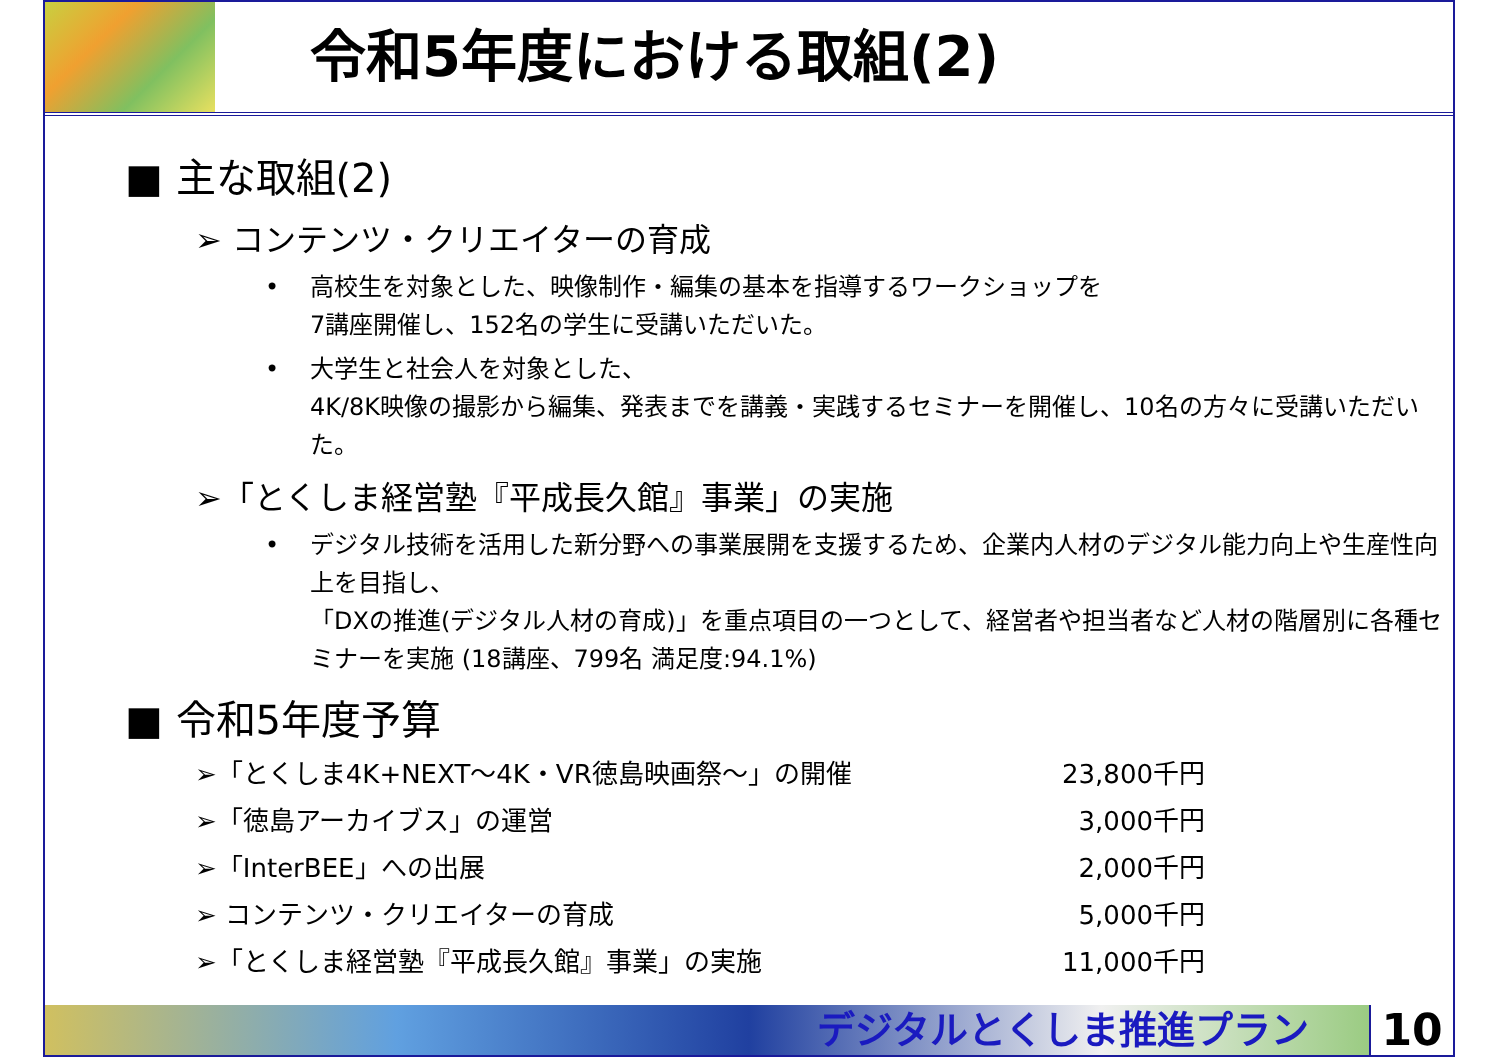令和5年度における取組(2)
■ 主な取組(2)
➢ コンテンツ・クリエイターの育成
• 高校生を対象とした、映像制作・編集の基本を指導するワークショップを
7講座開催し、152名の学生に受講いただいた。
• 大学生と社会人を対象とした、
4K/8K映像の撮影から編集、発表までを講義・実践するセミナーを開催し、10名の方々に受講いただいた。
➢「とくしま経営塾『平成長久館』事業」の実施
• デジタル技術を活用した新分野への事業展開を支援するため、企業内人材のデジタル能力向上や生産性向上を目指し、
「DXの推進(デジタル人材の育成)」を重点項目の一つとして、経営者や担当者など人材の階層別に各種セミナーを実施 (18講座、799名 満足度:94.1%)
■ 令和5年度予算
➢「とくしま4K+NEXT～4K・VR徳島映画祭～」の開催 23,800千円
➢「徳島アーカイブス」の運営 3,000千円
➢「InterBEE」への出展 2,000千円
➢ コンテンツ・クリエイターの育成 5,000千円
➢「とくしま経営塾『平成長久館』事業」の実施 11,000千円
デジタルとくしま推進プラン 10